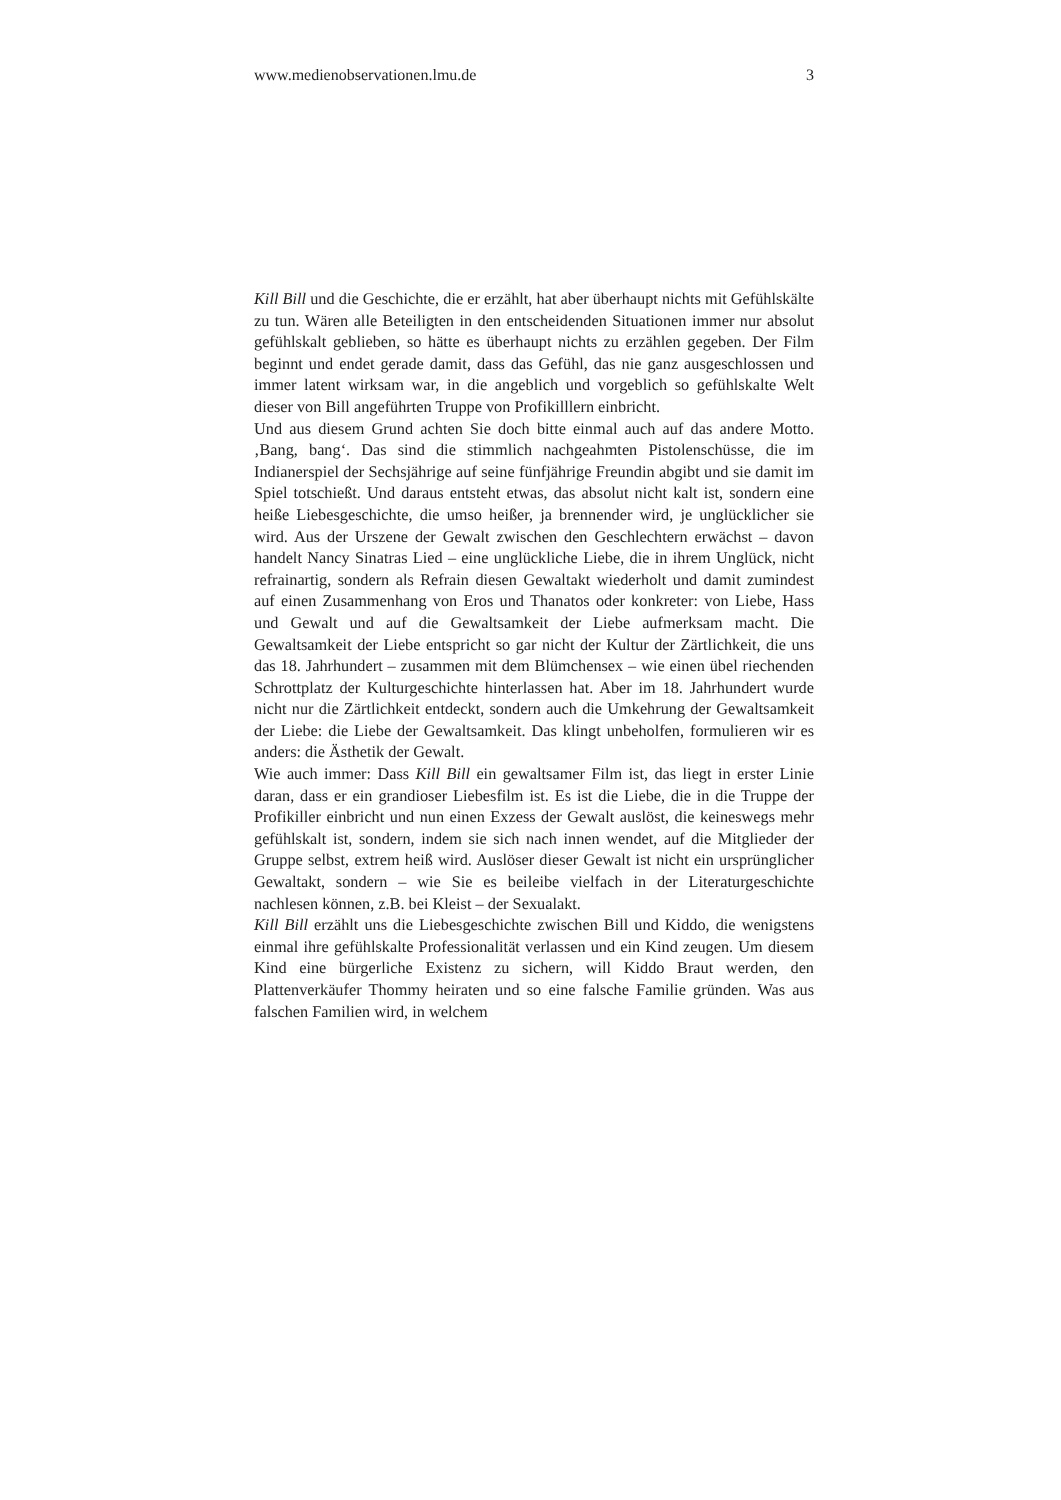www.medienobservationen.lmu.de 3
Kill Bill und die Geschichte, die er erzählt, hat aber überhaupt nichts mit Gefühlskälte zu tun. Wären alle Beteiligten in den entscheidenden Situationen immer nur absolut gefühlskalt geblieben, so hätte es überhaupt nichts zu erzählen gegeben. Der Film beginnt und endet gerade damit, dass das Gefühl, das nie ganz ausgeschlossen und immer latent wirksam war, in die angeblich und vorgeblich so gefühlskalte Welt dieser von Bill angeführten Truppe von Profikilllern einbricht.
Und aus diesem Grund achten Sie doch bitte einmal auch auf das andere Motto. ‚Bang, bang‘. Das sind die stimmlich nachgeahmten Pistolenschüsse, die im Indianerspiel der Sechsjährige auf seine fünfjährige Freundin abgibt und sie damit im Spiel totschießt. Und daraus entsteht etwas, das absolut nicht kalt ist, sondern eine heiße Liebesgeschichte, die umso heißer, ja brennender wird, je unglücklicher sie wird. Aus der Urszene der Gewalt zwischen den Geschlechtern erwächst – davon handelt Nancy Sinatras Lied – eine unglückliche Liebe, die in ihrem Unglück, nicht refrainartig, sondern als Refrain diesen Gewaltakt wiederholt und damit zumindest auf einen Zusammenhang von Eros und Thanatos oder konkreter: von Liebe, Hass und Gewalt und auf die Gewaltsamkeit der Liebe aufmerksam macht. Die Gewaltsamkeit der Liebe entspricht so gar nicht der Kultur der Zärtlichkeit, die uns das 18. Jahrhundert – zusammen mit dem Blümchensex – wie einen übel riechenden Schrottplatz der Kulturgeschichte hinterlassen hat. Aber im 18. Jahrhundert wurde nicht nur die Zärtlichkeit entdeckt, sondern auch die Umkehrung der Gewaltsamkeit der Liebe: die Liebe der Gewaltsamkeit. Das klingt unbeholfen, formulieren wir es anders: die Ästhetik der Gewalt.
Wie auch immer: Dass Kill Bill ein gewaltsamer Film ist, das liegt in erster Linie daran, dass er ein grandioser Liebesfilm ist. Es ist die Liebe, die in die Truppe der Profikiller einbricht und nun einen Exzess der Gewalt auslöst, die keineswegs mehr gefühlskalt ist, sondern, indem sie sich nach innen wendet, auf die Mitglieder der Gruppe selbst, extrem heiß wird. Auslöser dieser Gewalt ist nicht ein ursprünglicher Gewaltakt, sondern – wie Sie es beileibe vielfach in der Literaturgeschichte nachlesen können, z.B. bei Kleist – der Sexualakt.
Kill Bill erzählt uns die Liebesgeschichte zwischen Bill und Kiddo, die wenigstens einmal ihre gefühlskalte Professionalität verlassen und ein Kind zeugen. Um diesem Kind eine bürgerliche Existenz zu sichern, will Kiddo Braut werden, den Plattenverkäufer Thommy heiraten und so eine falsche Familie gründen. Was aus falschen Familien wird, in welchem